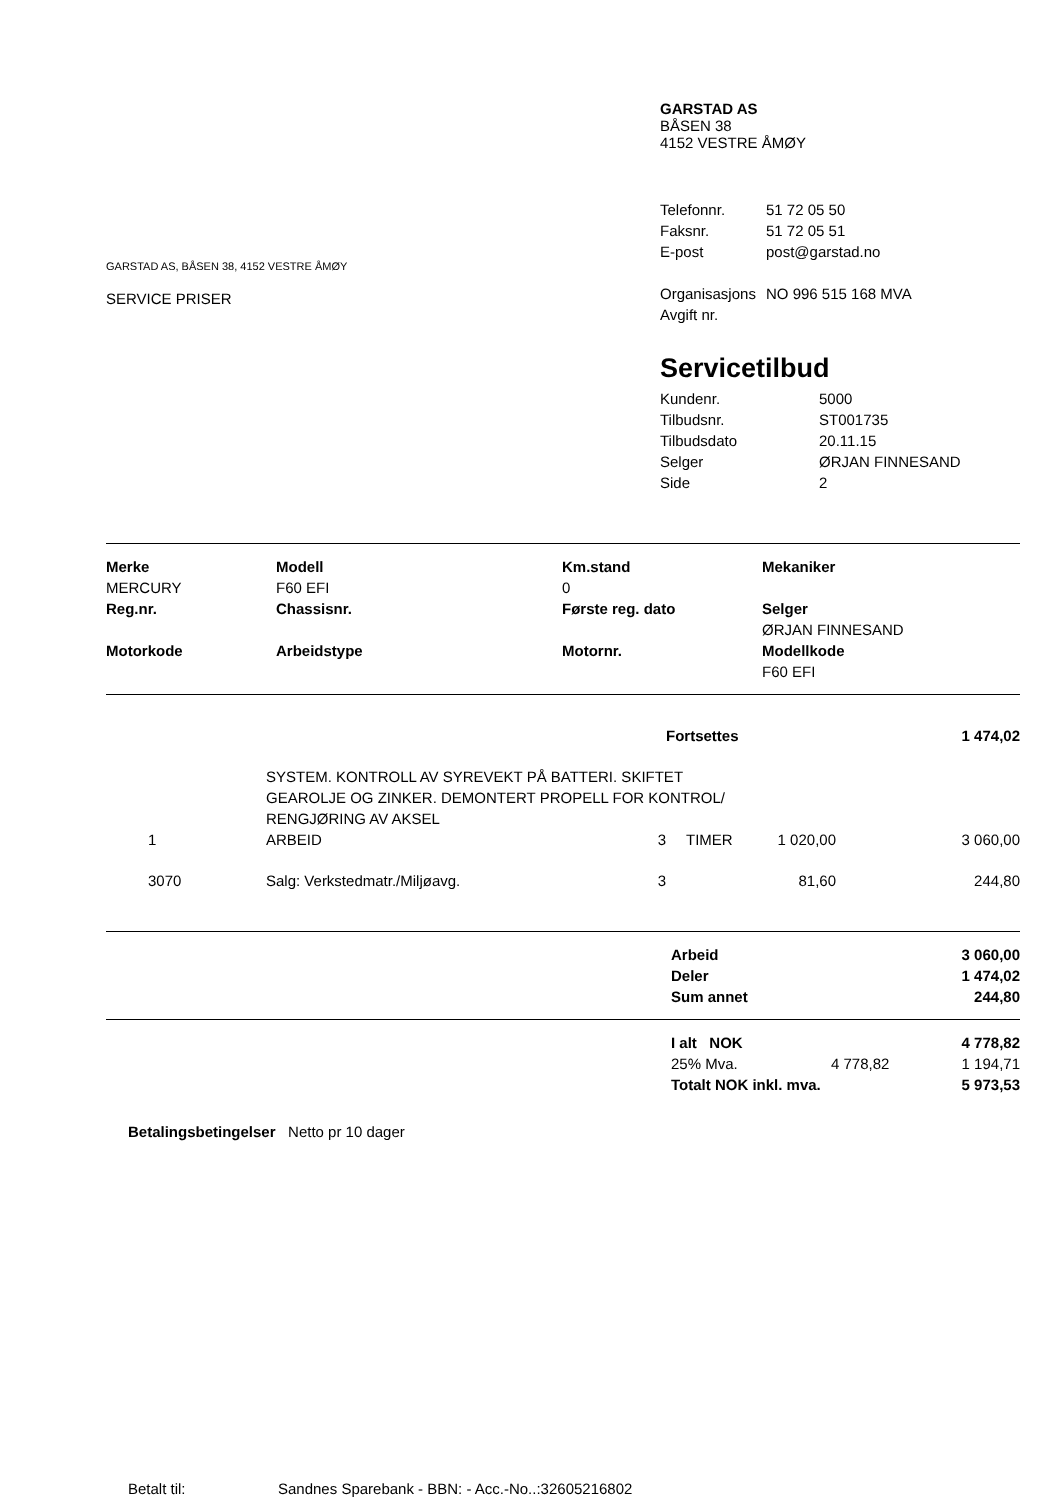GARSTAD AS, BÅSEN 38, 4152 VESTRE ÅMØY
SERVICE PRISER
GARSTAD AS
BÅSEN 38
4152 VESTRE ÅMØY
| Telefonnr. | 51 72 05 50 |
| Faksnr. | 51 72 05 51 |
| E-post | post@garstad.no |
| Organisasjons Avgift nr. | NO 996 515 168 MVA |
Servicetilbud
| Kundenr. | 5000 |
| Tilbudsnr. | ST001735 |
| Tilbudsdato | 20.11.15 |
| Selger | ØRJAN FINNESAND |
| Side | 2 |
| Merke | Modell | Km.stand | Mekaniker |
| --- | --- | --- | --- |
| MERCURY | F60 EFI | 0 | |
| Reg.nr. | Chassisnr. | Første reg. dato | Selger ØRJAN FINNESAND |
| Motorkode | Arbeidstype | Motornr. | Modellkode F60 EFI |
| | | | Fortsettes | | 1 474,02 |
| | SYSTEM. KONTROLL AV SYREVEKT PÅ BATTERI. SKIFTET GEAROLJE OG ZINKER. DEMONTERT PROPELL FOR KONTROL/ RENGJØRING AV AKSEL | | | | |
| 1 | ARBEID | 3 | TIMER | 1 020,00 | 3 060,00 |
| 3070 | Salg: Verkstedmatr./Miljøavg. | 3 | | 81,60 | 244,80 |
| | Arbeid | 3 060,00 |
| | Deler | 1 474,02 |
| | Sum annet | 244,80 |
| | I alt NOK | | 4 778,82 |
| | 25% Mva. | 4 778,82 | 1 194,71 |
| | Totalt NOK inkl. mva. | | 5 973,53 |
Betalingsbetingelser Netto pr 10 dager
Betalt til: Sandnes Sparebank - BBN: - Acc.-No..:32605216802